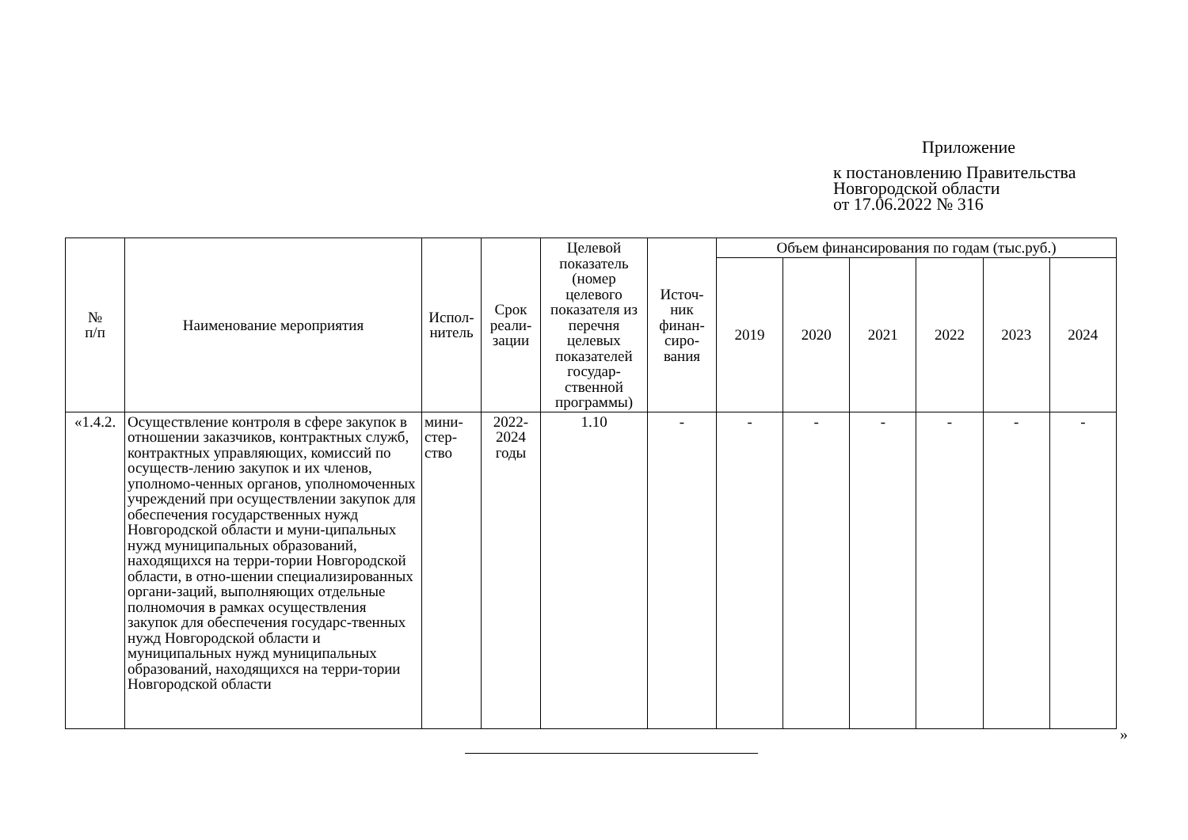Приложение
к постановлению Правительства
Новгородской области
от 17.06.2022 № 316
| № п/п | Наименование мероприятия | Испол- нитель | Срок реали- зации | Целевой показатель (номер целевого показателя из перечня целевых показателей государ-ственной программы) | Источ- ник финан- сиро- вания | Объем финансирования по годам (тыс.руб.) | | | | | |
| --- | --- | --- | --- | --- | --- | --- | --- | --- | --- | --- | --- |
| | | | | | | 2019 | 2020 | 2021 | 2022 | 2023 | 2024 |
| «1.4.2. | Осуществление контроля в сфере закупок в отношении заказчиков, контрактных служб, контрактных управляющих, комиссий по осуществ-лению закупок и их членов, уполномо-ченных органов, уполномоченных учреждений при осуществлении закупок для обеспечения государственных нужд Новгородской области и муни-ципальных нужд муниципальных образований, находящихся на терри-тории Новгородской области, в отно-шении специализированных органи-заций, выполняющих отдельные полномочия в рамках осуществления закупок для обеспечения государс-твенных нужд Новгородской области и муниципальных нужд муниципальных образований, находящихся на терри-тории Новгородской области | мини- стер- ство | 2022- 2024 годы | 1.10 | - | - | - | - | - | - | - |
»